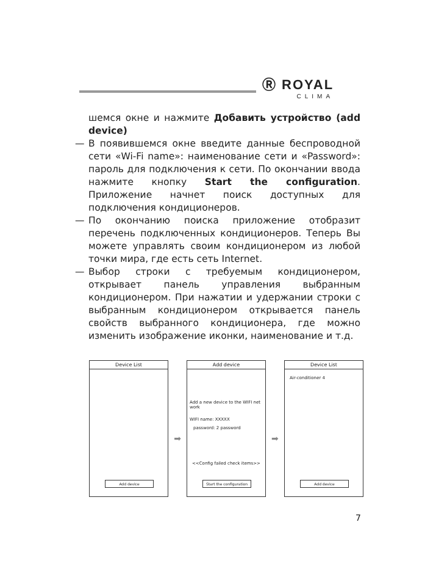Ⓡ ROYAL
CLIMA
шемся окне и нажмите Добавить устройство (add device)
— В появившемся окне введите данные беспроводной сети «Wi-Fi name»: наименование сети и «Password»: пароль для подключения к сети. По окончании ввода нажмите кнопку Start the configuration. Приложение начнет поиск доступных для подключения кондиционеров.
— По окончанию поиска приложение отобразит перечень подключенных кондиционеров. Теперь Вы можете управлять своим кондиционером из любой точки мира, где есть сеть Internet.
— Выбор строки с требуемым кондиционером, открывает панель управления выбранным кондиционером. При нажатии и удержании строки с выбранным кондиционером открывается панель свойств выбранного кондиционера, где можно изменить изображение иконки, наименование и т.д.
Device List
Add device
➡
Add device
Add a new device to the WIFI net work
WIFI name: XXXXX
password: 2 password
<<Config failed check items>>
Start the configuration
➡
Device List
Air-conditioner 4
Add device
7